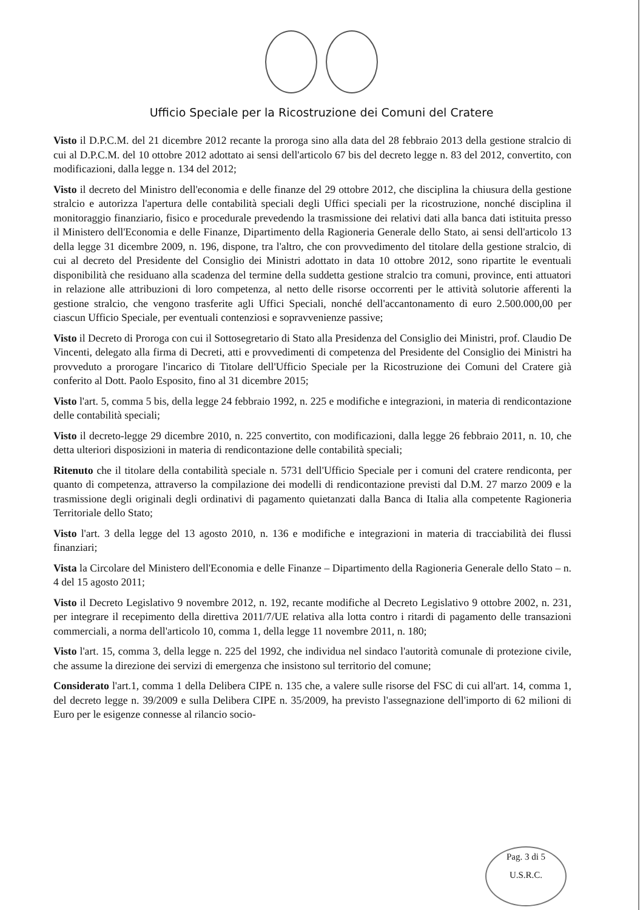Ufficio Speciale per la Ricostruzione dei Comuni del Cratere
Visto il D.P.C.M. del 21 dicembre 2012 recante la proroga sino alla data del 28 febbraio 2013 della gestione stralcio di cui al D.P.C.M. del 10 ottobre 2012 adottato ai sensi dell'articolo 67 bis del decreto legge n. 83 del 2012, convertito, con modificazioni, dalla legge n. 134 del 2012;
Visto il decreto del Ministro dell'economia e delle finanze del 29 ottobre 2012, che disciplina la chiusura della gestione stralcio e autorizza l'apertura delle contabilità speciali degli Uffici speciali per la ricostruzione, nonché disciplina il monitoraggio finanziario, fisico e procedurale prevedendo la trasmissione dei relativi dati alla banca dati istituita presso il Ministero dell'Economia e delle Finanze, Dipartimento della Ragioneria Generale dello Stato, ai sensi dell'articolo 13 della legge 31 dicembre 2009, n. 196, dispone, tra l'altro, che con provvedimento del titolare della gestione stralcio, di cui al decreto del Presidente del Consiglio dei Ministri adottato in data 10 ottobre 2012, sono ripartite le eventuali disponibilità che residuano alla scadenza del termine della suddetta gestione stralcio tra comuni, province, enti attuatori in relazione alle attribuzioni di loro competenza, al netto delle risorse occorrenti per le attività solutorie afferenti la gestione stralcio, che vengono trasferite agli Uffici Speciali, nonché dell'accantonamento di euro 2.500.000,00 per ciascun Ufficio Speciale, per eventuali contenziosi e sopravvenienze passive;
Visto il Decreto di Proroga con cui il Sottosegretario di Stato alla Presidenza del Consiglio dei Ministri, prof. Claudio De Vincenti, delegato alla firma di Decreti, atti e provvedimenti di competenza del Presidente del Consiglio dei Ministri ha provveduto a prorogare l'incarico di Titolare dell'Ufficio Speciale per la Ricostruzione dei Comuni del Cratere già conferito al Dott. Paolo Esposito, fino al 31 dicembre 2015;
Visto l'art. 5, comma 5 bis, della legge 24 febbraio 1992, n. 225 e modifiche e integrazioni, in materia di rendicontazione delle contabilità speciali;
Visto il decreto-legge 29 dicembre 2010, n. 225 convertito, con modificazioni, dalla legge 26 febbraio 2011, n. 10, che detta ulteriori disposizioni in materia di rendicontazione delle contabilità speciali;
Ritenuto che il titolare della contabilità speciale n. 5731 dell'Ufficio Speciale per i comuni del cratere rendiconta, per quanto di competenza, attraverso la compilazione dei modelli di rendicontazione previsti dal D.M. 27 marzo 2009 e la trasmissione degli originali degli ordinativi di pagamento quietanzati dalla Banca di Italia alla competente Ragioneria Territoriale dello Stato;
Visto l'art. 3 della legge del 13 agosto 2010, n. 136 e modifiche e integrazioni in materia di tracciabilità dei flussi finanziari;
Vista la Circolare del Ministero dell'Economia e delle Finanze – Dipartimento della Ragioneria Generale dello Stato – n. 4 del 15 agosto 2011;
Visto il Decreto Legislativo 9 novembre 2012, n. 192, recante modifiche al Decreto Legislativo 9 ottobre 2002, n. 231, per integrare il recepimento della direttiva 2011/7/UE relativa alla lotta contro i ritardi di pagamento delle transazioni commerciali, a norma dell'articolo 10, comma 1, della legge 11 novembre 2011, n. 180;
Visto l'art. 15, comma 3, della legge n. 225 del 1992, che individua nel sindaco l'autorità comunale di protezione civile, che assume la direzione dei servizi di emergenza che insistono sul territorio del comune;
Considerato l'art.1, comma 1 della Delibera CIPE n. 135 che, a valere sulle risorse del FSC di cui all'art. 14, comma 1, del decreto legge n. 39/2009 e sulla Delibera CIPE n. 35/2009, ha previsto l'assegnazione dell'importo di 62 milioni di Euro per le esigenze connesse al rilancio socio-
Pag. 3 di 5
U.S.R.C.